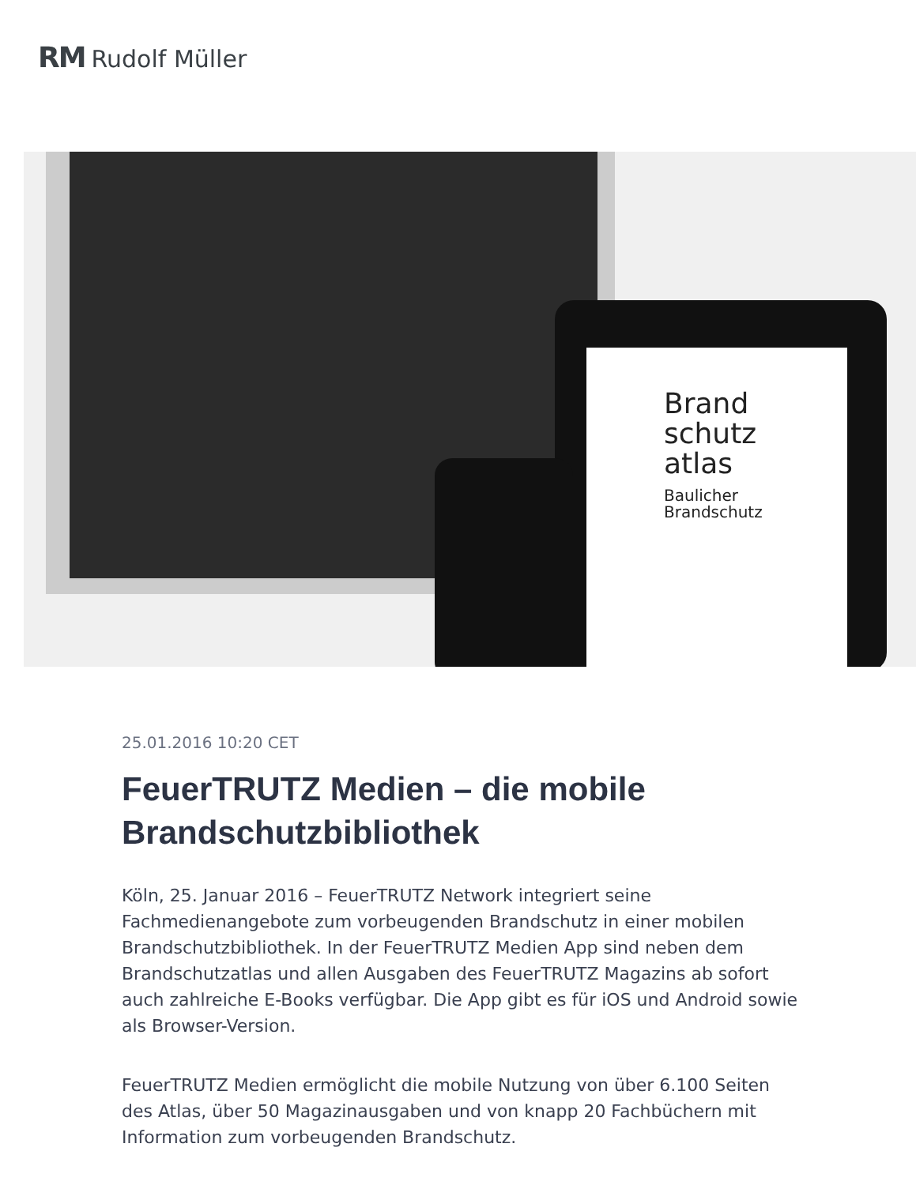RM Rudolf Müller
Brand
schutz
atlas
Baulicher
Brandschutz
25.01.2016 10:20 CET
FeuerTRUTZ Medien – die mobile Brandschutzbibliothek
Köln, 25. Januar 2016 – FeuerTRUTZ Network integriert seine Fachmedienangebote zum vorbeugenden Brandschutz in einer mobilen Brandschutzbibliothek. In der FeuerTRUTZ Medien App sind neben dem Brandschutzatlas und allen Ausgaben des FeuerTRUTZ Magazins ab sofort auch zahlreiche E-Books verfügbar. Die App gibt es für iOS und Android sowie als Browser-Version.
FeuerTRUTZ Medien ermöglicht die mobile Nutzung von über 6.100 Seiten des Atlas, über 50 Magazinausgaben und von knapp 20 Fachbüchern mit Information zum vorbeugenden Brandschutz.